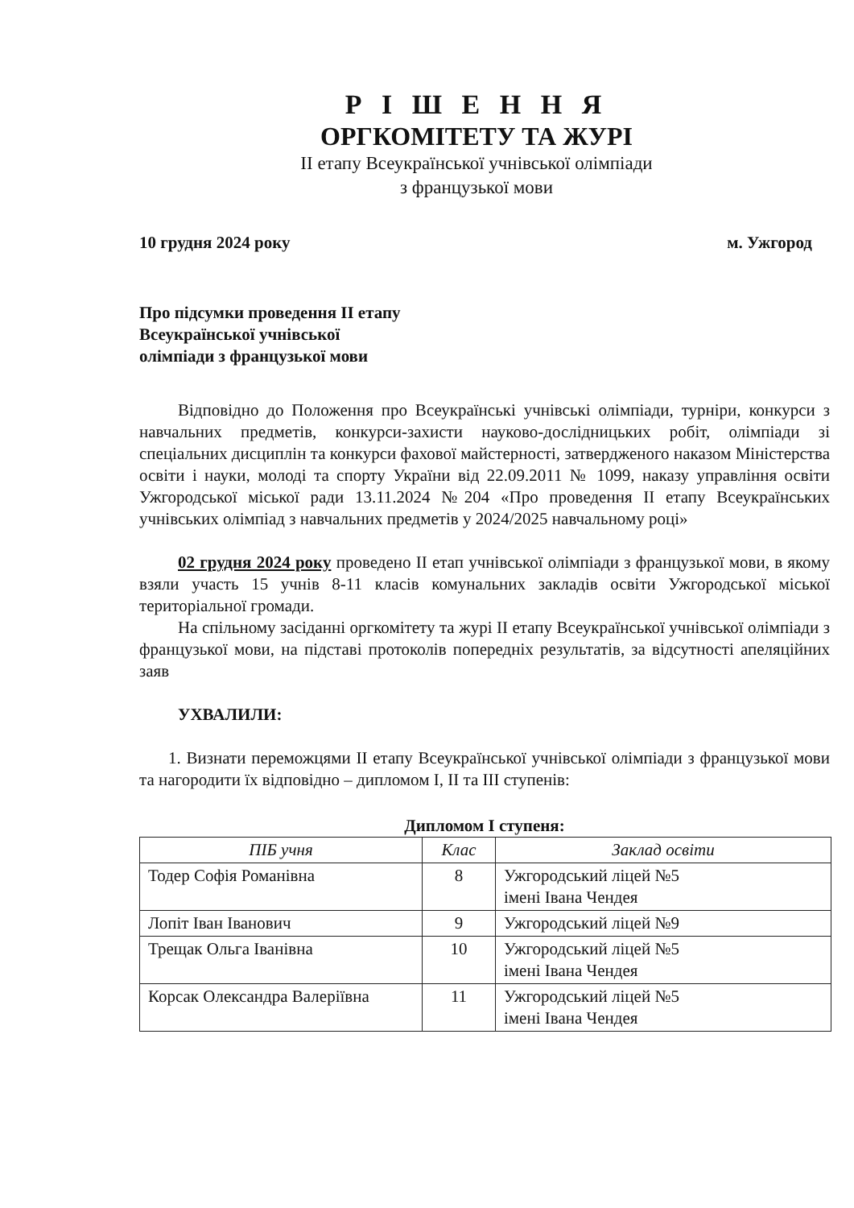Р І Ш Е Н Н Я
ОРГКОМІТЕТУ ТА ЖУРІ
ІІ етапу Всеукраїнської учнівської олімпіади
з французької мови
10 грудня 2024 року м. Ужгород
Про підсумки проведення ІІ етапу
Всеукраїнської учнівської
олімпіади з французької мови
Відповідно до Положення про Всеукраїнські учнівські олімпіади, турніри, конкурси з навчальних предметів, конкурси-захисти науково-дослідницьких робіт, олімпіади зі спеціальних дисциплін та конкурси фахової майстерності, затвердженого наказом Міністерства освіти і науки, молоді та спорту України від 22.09.2011 № 1099, наказу управління освіти Ужгородської міської ради 13.11.2024 №204 «Про проведення ІІ етапу Всеукраїнських учнівських олімпіад з навчальних предметів у 2024/2025 навчальному році»
02 грудня 2024 року проведено ІІ етап учнівської олімпіади з французької мови, в якому взяли участь 15 учнів 8-11 класів комунальних закладів освіти Ужгородської міської територіальної громади.
На спільному засіданні оргкомітету та журі ІІ етапу Всеукраїнської учнівської олімпіади з французької мови, на підставі протоколів попередніх результатів, за відсутності апеляційних заяв
УХВАЛИЛИ:
1. Визнати переможцями ІІ етапу Всеукраїнської учнівської олімпіади з французької мови та нагородити їх відповідно – дипломом І, ІІ та ІІІ ступенів:
Дипломом І ступеня:
| ПІБ учня | Клас | Заклад освіти |
| --- | --- | --- |
| Тодер Софія Романівна | 8 | Ужгородський ліцей №5 імені Івана Чендея |
| Лопіт Іван Іванович | 9 | Ужгородський ліцей №9 |
| Трещак Ольга Іванівна | 10 | Ужгородський ліцей №5 імені Івана Чендея |
| Корсак Олександра Валеріївна | 11 | Ужгородський ліцей №5 імені Івана Чендея |